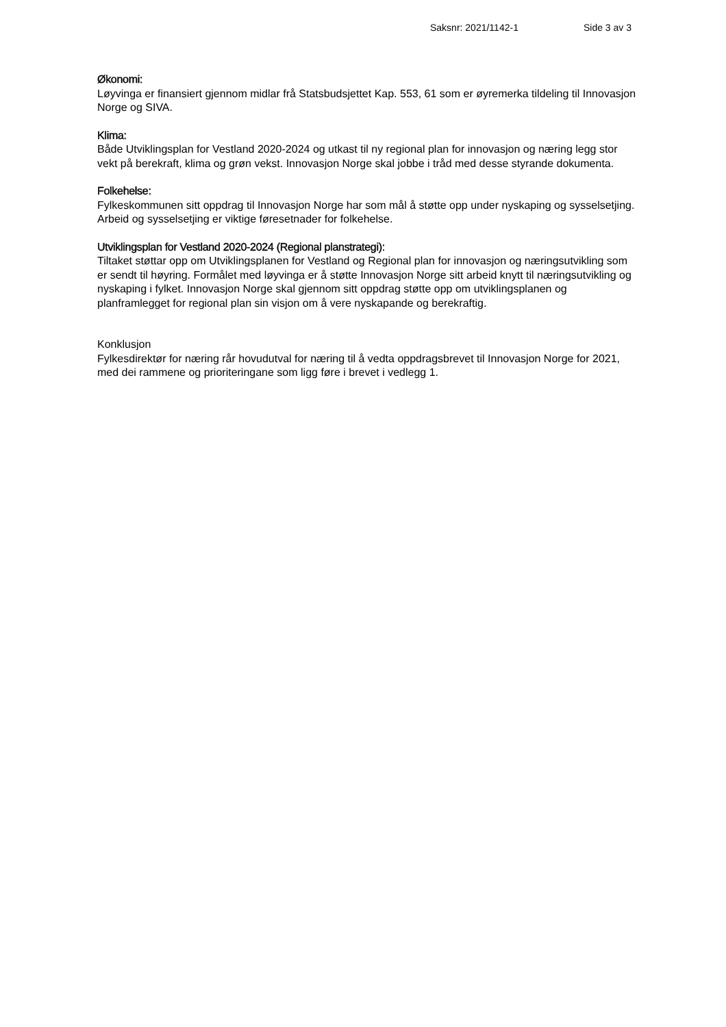Saksnr: 2021/1142-1 Side 3 av 3
Økonomi:
Løyvinga er finansiert gjennom midlar frå Statsbudsjettet Kap. 553, 61 som er øyremerka tildeling til Innovasjon Norge og SIVA.
Klima:
Både Utviklingsplan for Vestland 2020-2024 og utkast til ny regional plan for innovasjon og næring legg stor vekt på berekraft, klima og grøn vekst. Innovasjon Norge skal jobbe i tråd med desse styrande dokumenta.
Folkehelse:
Fylkeskommunen sitt oppdrag til Innovasjon Norge har som mål å støtte opp under nyskaping og sysselsetjing. Arbeid og sysselsetjing er viktige føresetnader for folkehelse.
Utviklingsplan for Vestland 2020-2024 (Regional planstrategi):
Tiltaket støttar opp om Utviklingsplanen for Vestland og Regional plan for innovasjon og næringsutvikling som er sendt til høyring. Formålet med løyvinga er å støtte Innovasjon Norge sitt arbeid knytt til næringsutvikling og nyskaping i fylket. Innovasjon Norge skal gjennom sitt oppdrag støtte opp om utviklingsplanen og planframlegget for regional plan sin visjon om å vere nyskapande og berekraftig.
Konklusjon
Fylkesdirektør for næring rår hovudutval for næring til å vedta oppdragsbrevet til Innovasjon Norge for 2021, med dei rammene og prioriteringane som ligg føre i brevet i vedlegg 1.